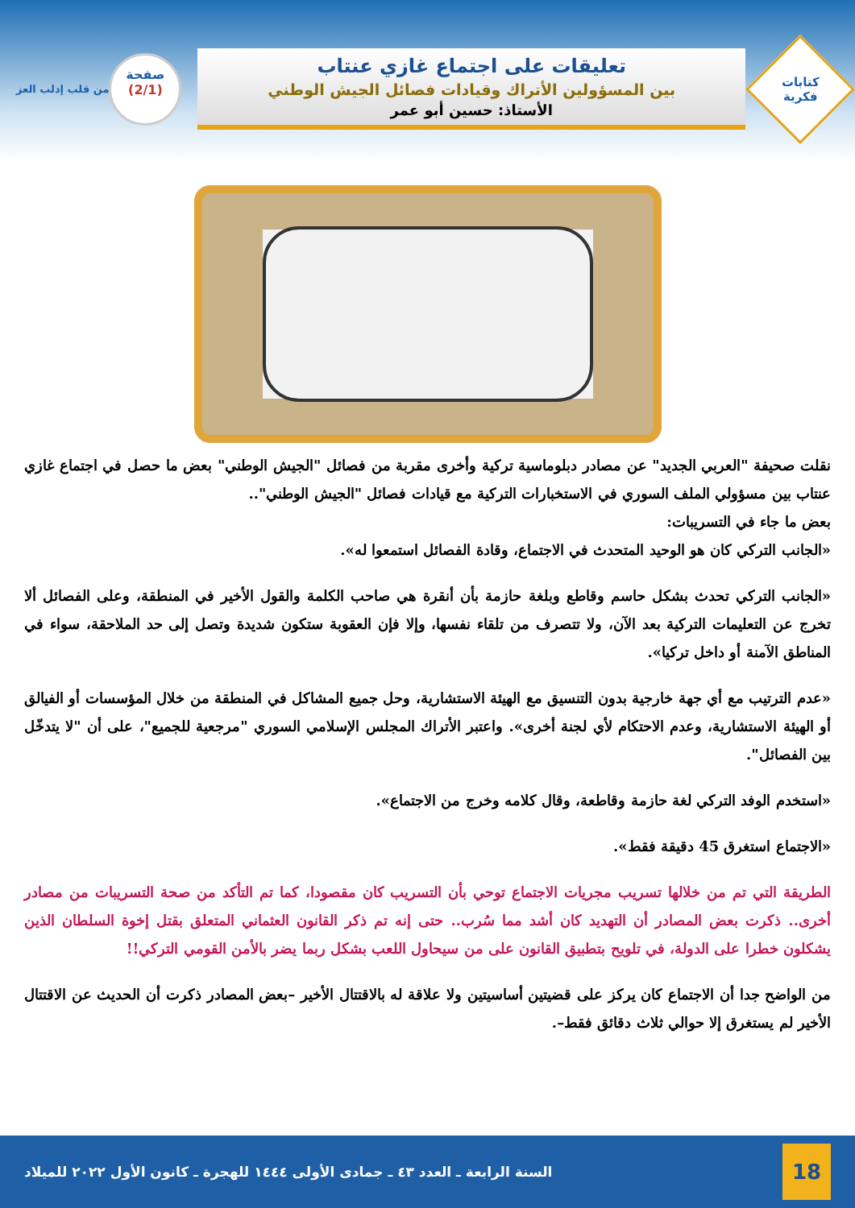كتابات
فكرية
تعليقات على اجتماع غازي عنتاب
بين المسؤولين الأتراك وقيادات فصائل الجيش الوطني
الأستاذ: حسين أبو عمر
صفحة
(2/1)
من قلب إدلب العز
نقلت صحيفة "العربي الجديد" عن مصادر دبلوماسية تركية وأخرى مقربة من فصائل "الجيش الوطني" بعض ما حصل في اجتماع غازي عنتاب بين مسؤولي الملف السوري في الاستخبارات التركية مع قيادات فصائل "الجيش الوطني"..
بعض ما جاء في التسريبات:
«الجانب التركي كان هو الوحيد المتحدث في الاجتماع، وقادة الفصائل استمعوا له».
«الجانب التركي تحدث بشكل حاسم وقاطع وبلغة حازمة بأن أنقرة هي صاحب الكلمة والقول الأخير في المنطقة، وعلى الفصائل ألا تخرج عن التعليمات التركية بعد الآن، ولا تتصرف من تلقاء نفسها، وإلا فإن العقوبة ستكون شديدة وتصل إلى حد الملاحقة، سواء في المناطق الآمنة أو داخل تركيا».
«عدم الترتيب مع أي جهة خارجية بدون التنسيق مع الهيئة الاستشارية، وحل جميع المشاكل في المنطقة من خلال المؤسسات أو الفيالق أو الهيئة الاستشارية، وعدم الاحتكام لأي لجنة أخرى». واعتبر الأتراك المجلس الإسلامي السوري "مرجعية للجميع"، على أن "لا يتدخّل بين الفصائل".
«استخدم الوفد التركي لغة حازمة وقاطعة، وقال كلامه وخرج من الاجتماع».
«الاجتماع استغرق 45 دقيقة فقط».
الطريقة التي تم من خلالها تسريب مجريات الاجتماع توحي بأن التسريب كان مقصودا، كما تم التأكد من صحة التسريبات من مصادر أخرى.. ذكرت بعض المصادر أن التهديد كان أشد مما سُرب.. حتى إنه تم ذكر القانون العثماني المتعلق بقتل إخوة السلطان الذين يشكلون خطرا على الدولة، في تلويح بتطبيق القانون على من سيحاول اللعب بشكل ربما يضر بالأمن القومي التركي!!
من الواضح جدا أن الاجتماع كان يركز على قضيتين أساسيتين ولا علاقة له بالاقتتال الأخير –بعض المصادر ذكرت أن الحديث عن الاقتتال الأخير لم يستغرق إلا حوالي ثلاث دقائق فقط–.
18
السنة الرابعة ـ العدد ٤٣ ـ جمادى الأولى ١٤٤٤ للهجرة ـ كانون الأول ٢٠٢٢ للميلاد